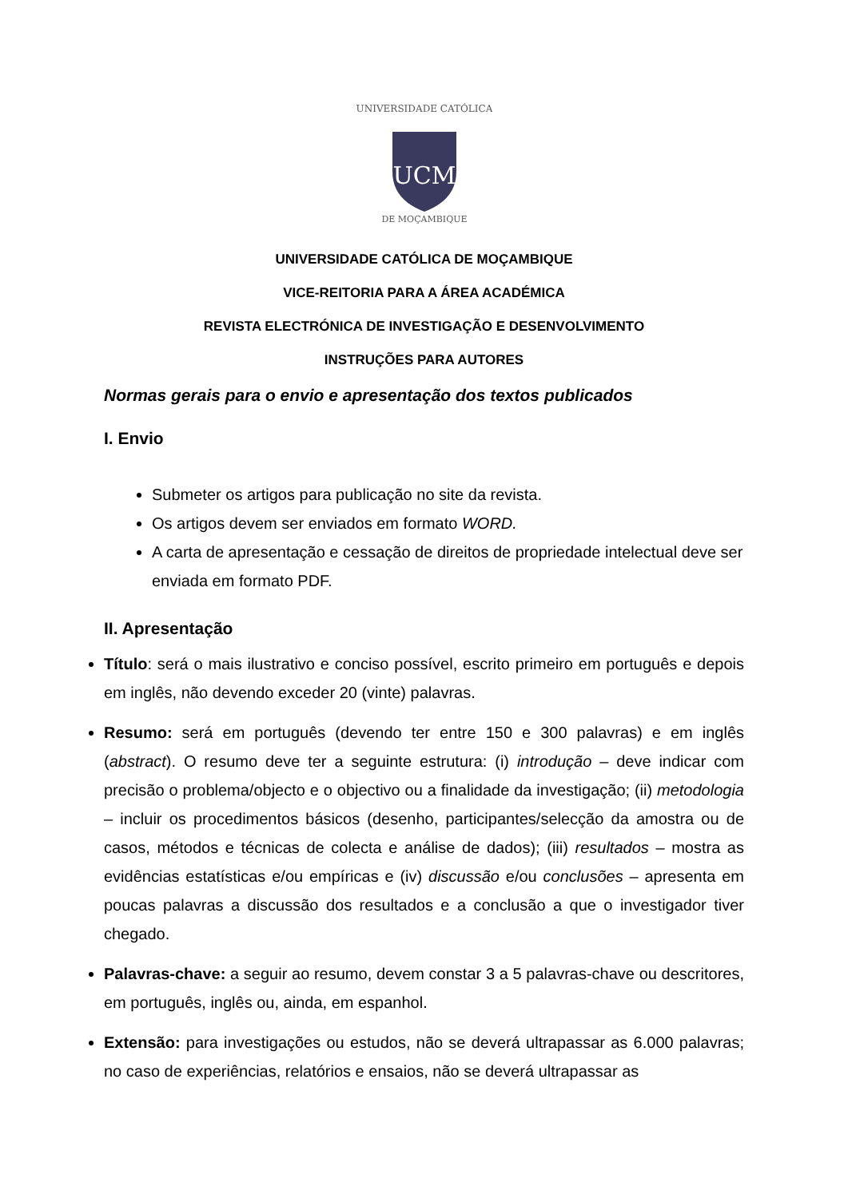UNIVERSIDADE CATÓLICA
UCM
DE MOÇAMBIQUE
UNIVERSIDADE CATÓLICA DE MOÇAMBIQUE
VICE-REITORIA PARA A ÁREA ACADÉMICA
REVISTA ELECTRÓNICA DE INVESTIGAÇÃO E DESENVOLVIMENTO
INSTRUÇÕES PARA AUTORES
Normas gerais para o envio e apresentação dos textos publicados
I. Envio
Submeter os artigos para publicação no site da revista.
Os artigos devem ser enviados em formato WORD.
A carta de apresentação e cessação de direitos de propriedade intelectual deve ser enviada em formato PDF.
II. Apresentação
Título: será o mais ilustrativo e conciso possível, escrito primeiro em português e depois em inglês, não devendo exceder 20 (vinte) palavras.
Resumo: será em português (devendo ter entre 150 e 300 palavras) e em inglês (abstract). O resumo deve ter a seguinte estrutura: (i) introdução – deve indicar com precisão o problema/objecto e o objectivo ou a finalidade da investigação; (ii) metodologia – incluir os procedimentos básicos (desenho, participantes/selecção da amostra ou de casos, métodos e técnicas de colecta e análise de dados); (iii) resultados – mostra as evidências estatísticas e/ou empíricas e (iv) discussão e/ou conclusões – apresenta em poucas palavras a discussão dos resultados e a conclusão a que o investigador tiver chegado.
Palavras-chave: a seguir ao resumo, devem constar 3 a 5 palavras-chave ou descritores, em português, inglês ou, ainda, em espanhol.
Extensão: para investigações ou estudos, não se deverá ultrapassar as 6.000 palavras; no caso de experiências, relatórios e ensaios, não se deverá ultrapassar as